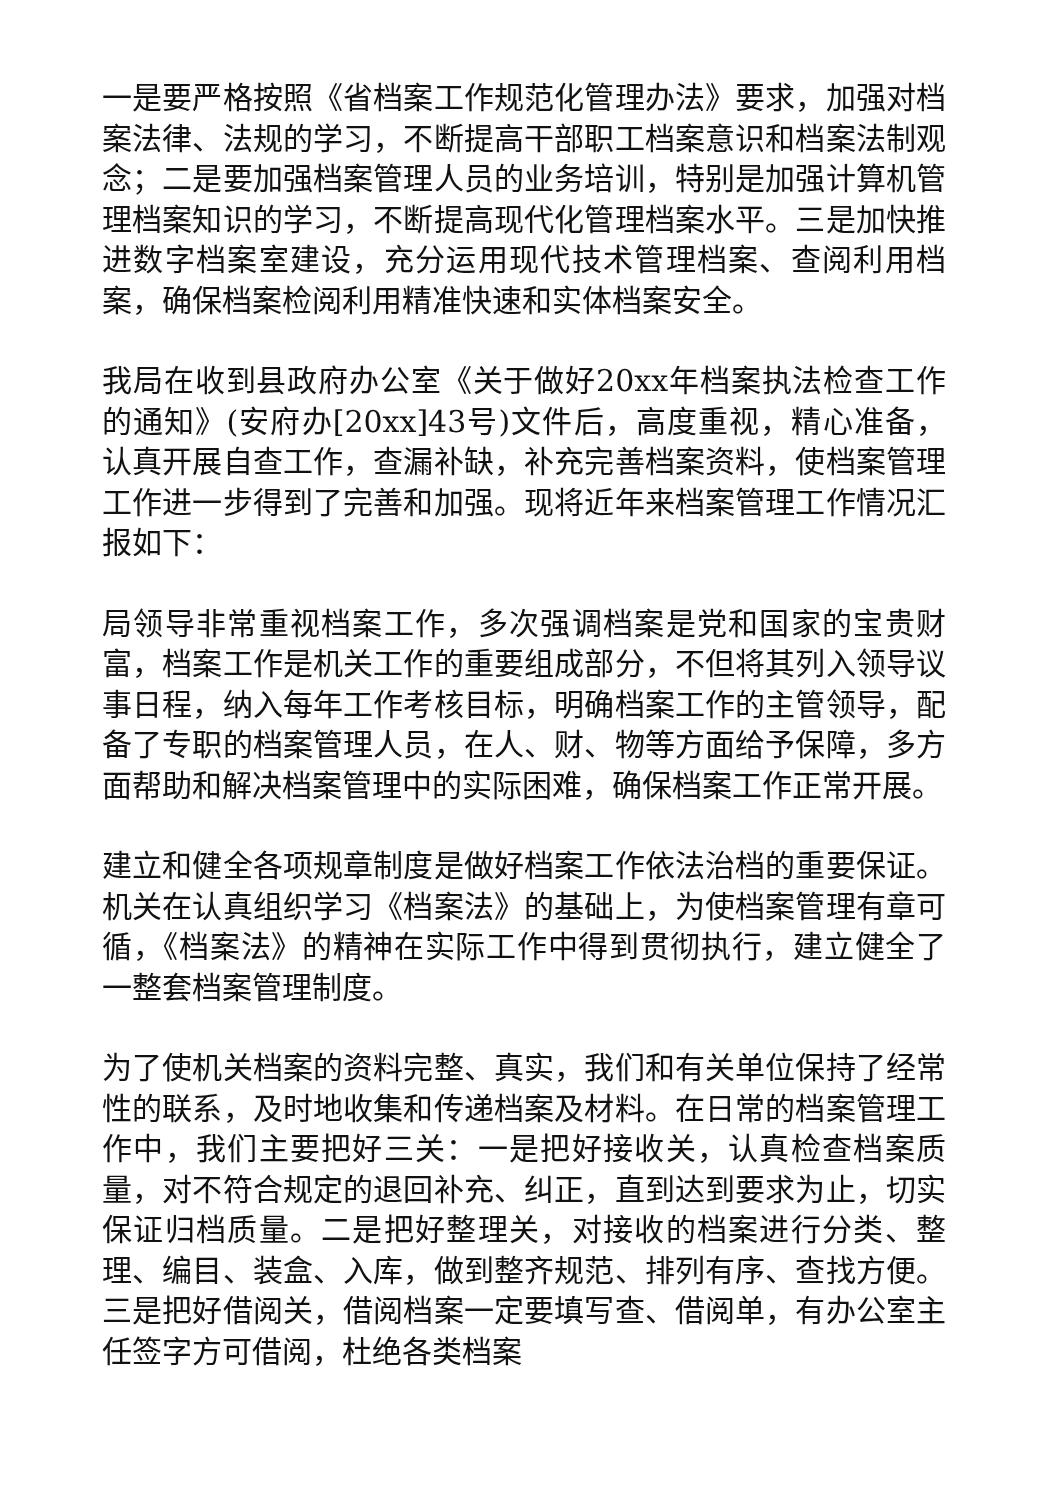一是要严格按照《省档案工作规范化管理办法》要求，加强对档案法律、法规的学习，不断提高干部职工档案意识和档案法制观念；二是要加强档案管理人员的业务培训，特别是加强计算机管理档案知识的学习，不断提高现代化管理档案水平。三是加快推进数字档案室建设，充分运用现代技术管理档案、查阅利用档案，确保档案检阅利用精准快速和实体档案安全。
我局在收到县政府办公室《关于做好20xx年档案执法检查工作的通知》(安府办[20xx]43号)文件后，高度重视，精心准备，认真开展自查工作，查漏补缺，补充完善档案资料，使档案管理工作进一步得到了完善和加强。现将近年来档案管理工作情况汇报如下：
局领导非常重视档案工作，多次强调档案是党和国家的宝贵财富，档案工作是机关工作的重要组成部分，不但将其列入领导议事日程，纳入每年工作考核目标，明确档案工作的主管领导，配备了专职的档案管理人员，在人、财、物等方面给予保障，多方面帮助和解决档案管理中的实际困难，确保档案工作正常开展。
建立和健全各项规章制度是做好档案工作依法治档的重要保证。机关在认真组织学习《档案法》的基础上，为使档案管理有章可循，《档案法》的精神在实际工作中得到贯彻执行，建立健全了一整套档案管理制度。
为了使机关档案的资料完整、真实，我们和有关单位保持了经常性的联系，及时地收集和传递档案及材料。在日常的档案管理工作中，我们主要把好三关：一是把好接收关，认真检查档案质量，对不符合规定的退回补充、纠正，直到达到要求为止，切实保证归档质量。二是把好整理关，对接收的档案进行分类、整理、编目、装盒、入库，做到整齐规范、排列有序、查找方便。三是把好借阅关，借阅档案一定要填写查、借阅单，有办公室主任签字方可借阅，杜绝各类档案